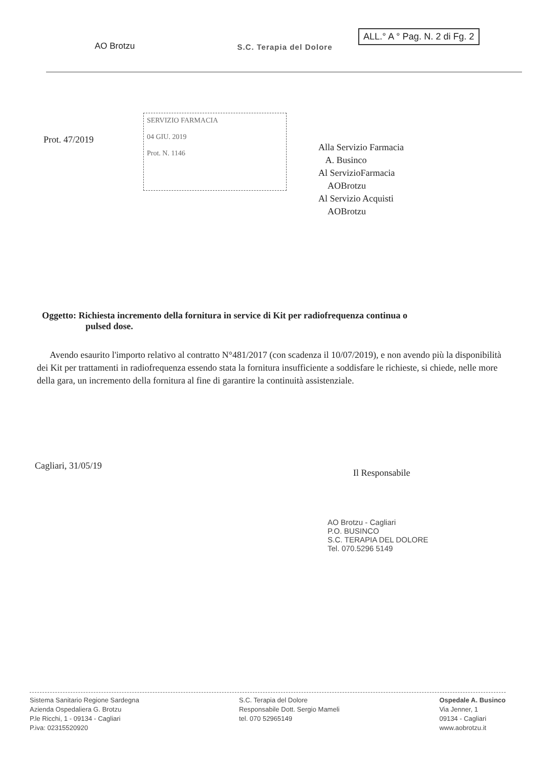ALL.° A ° Pag. N. 2 di Fg. 2
AO Brotzu S.C. Terapia del Dolore
Prot. 47/2019
SERVIZIO FARMACIA
04 GIU. 2019
Prot. N. 1146
Alla Servizio Farmacia
A. Businco
Al ServizioFarmacia
AOBrotzu
Al Servizio Acquisti
AOBrotzu
Oggetto: Richiesta incremento della fornitura in service di Kit per radiofrequenza continua o
pulsed dose.
Avendo esaurito l'importo relativo al contratto N°481/2017 (con scadenza il 10/07/2019), e non avendo più la disponibilità dei Kit per trattamenti in radiofrequenza essendo stata la fornitura insufficiente a soddisfare le richieste, si chiede, nelle more della gara, un incremento della fornitura al fine di garantire la continuità assistenziale.
Cagliari, 31/05/19
Il Responsabile
AO Brotzu - Cagliari
P.O. BUSINCO
S.C. TERAPIA DEL DOLORE
Tel. 070.5296 5149
Sistema Sanitario Regione Sardegna
Azienda Ospedaliera G. Brotzu
P.le Ricchi, 1 - 09134 - Cagliari
P.iva: 02315520920
S.C. Terapia del Dolore
Responsabile Dott. Sergio Mameli
tel. 070 52965149
Ospedale A. Businco
Via Jenner, 1
09134 - Cagliari
www.aobrotzu.it